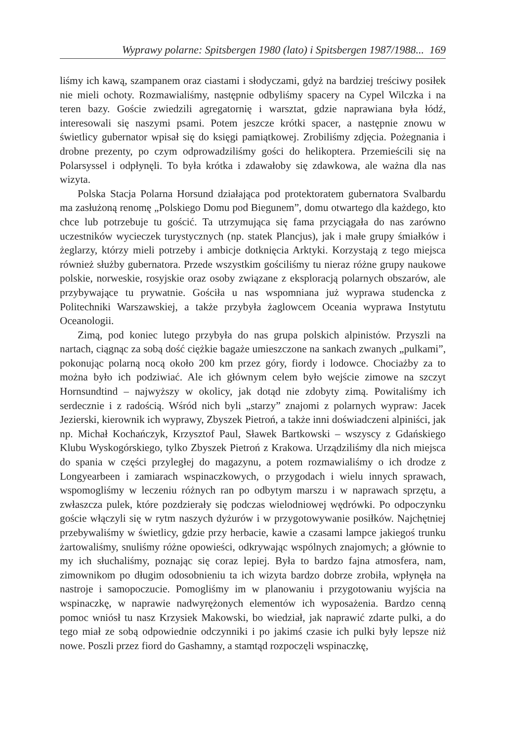Wyprawy polarne: Spitsbergen 1980 (lato) i Spitsbergen 1987/1988... 169
liśmy ich kawą, szampanem oraz ciastami i słodyczami, gdyż na bardziej treściwy posiłek nie mieli ochoty. Rozmawialiśmy, następnie odbyliśmy spacery na Cypel Wilczka i na teren bazy. Goście zwiedzili agregatornię i warsztat, gdzie naprawiana była łódź, interesowali się naszymi psami. Potem jeszcze krótki spacer, a następnie znowu w świetlicy gubernator wpisał się do księgi pamiątkowej. Zrobiliśmy zdjęcia. Pożegnania i drobne prezenty, po czym odprowadziliśmy gości do helikoptera. Przemieścili się na Polarsyssel i odpłynęli. To była krótka i zdawałoby się zdawkowa, ale ważna dla nas wizyta.
Polska Stacja Polarna Horsund działająca pod protektoratem gubernatora Svalbardu ma zasłużoną renomę „Polskiego Domu pod Biegunem”, domu otwartego dla każdego, kto chce lub potrzebuje tu gościć. Ta utrzymująca się fama przyciągała do nas zarówno uczestników wycieczek turystycznych (np. statek Plancjus), jak i małe grupy śmiałków i żeglarzy, którzy mieli potrzeby i ambicje dotknięcia Arktyki. Korzystają z tego miejsca również służby gubernatora. Przede wszystkim gościliśmy tu nieraz różne grupy naukowe polskie, norweskie, rosyjskie oraz osoby związane z eksploracją polarnych obszarów, ale przybywające tu prywatnie. Gościła u nas wspomniana już wyprawa studencka z Politechniki Warszawskiej, a także przybyła żaglowcem Oceania wyprawa Instytutu Oceanologii.
Zimą, pod koniec lutego przybyła do nas grupa polskich alpinistów. Przyszli na nartach, ciągnąc za sobą dość ciężkie bagaże umieszczone na sankach zwanych „pulkami”, pokonując polarną nocą około 200 km przez góry, fiordy i lodowce. Chociażby za to można było ich podziwiać. Ale ich głównym celem było wejście zimowe na szczyt Hornsundtind – najwyższy w okolicy, jak dotąd nie zdobyty zimą. Powitaliśmy ich serdecznie i z radością. Wśród nich byli „starzy” znajomi z polarnych wypraw: Jacek Jezierski, kierownik ich wyprawy, Zbyszek Pietroń, a także inni doświadczeni alpiniści, jak np. Michał Kochańczyk, Krzysztof Paul, Sławek Bartkowski – wszyscy z Gdańskiego Klubu Wyskogórskiego, tylko Zbyszek Pietroń z Krakowa. Urządziliśmy dla nich miejsca do spania w części przyległej do magazynu, a potem rozmawialiśmy o ich drodze z Longyearbeen i zamiarach wspinaczkowych, o przygodach i wielu innych sprawach, wspomogliśmy w leczeniu różnych ran po odbytym marszu i w naprawach sprzętu, a zwłaszcza pulek, które pozdzierały się podczas wielodniowej wędrówki. Po odpoczynku goście włączyli się w rytm naszych dyżurów i w przygotowywanie posiłków. Najchętniej przebywaliśmy w świetlicy, gdzie przy herbacie, kawie a czasami lampce jakiegoś trunku żartowaliśmy, snuliśmy różne opowieści, odkrywając wspólnych znajomych; a głównie to my ich słuchaliśmy, poznając się coraz lepiej. Była to bardzo fajna atmosfera, nam, zimownikom po długim odosobnieniu ta ich wizyta bardzo dobrze zrobiła, wpłynęła na nastroje i samopoczucie. Pomogliśmy im w planowaniu i przygotowaniu wyjścia na wspinaczkę, w naprawie nadwyrężonych elementów ich wyposażenia. Bardzo cenną pomoc wniósł tu nasz Krzysiek Makowski, bo wiedział, jak naprawić zdarte pulki, a do tego miał ze sobą odpowiednie odczynniki i po jakimś czasie ich pulki były lepsze niż nowe. Poszli przez fiord do Gashamny, a stamtąd rozpoczęli wspinaczkę,